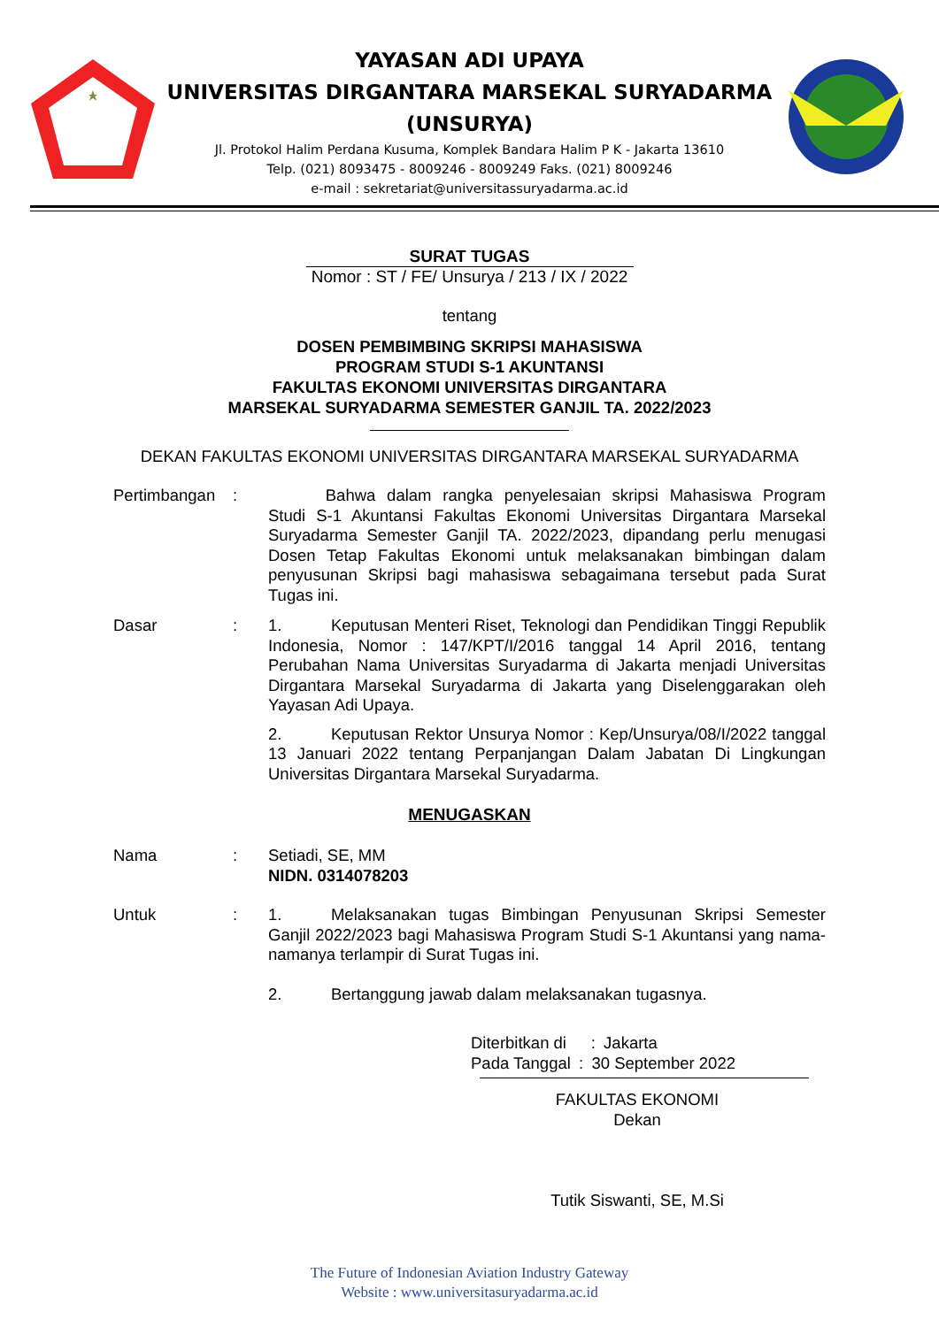YAYASAN ADI UPAYA
UNIVERSITAS DIRGANTARA MARSEKAL SURYADARMA
(UNSURYA)
Jl. Protokol Halim Perdana Kusuma, Komplek Bandara Halim P K - Jakarta 13610
Telp. (021) 8093475 - 8009246 - 8009249 Faks. (021) 8009246
e-mail : sekretariat@universitassuryadarma.ac.id
SURAT TUGAS
Nomor : ST / FE/ Unsurya / 213 / IX / 2022
tentang
DOSEN PEMBIMBING SKRIPSI MAHASISWA
PROGRAM STUDI S-1 AKUNTANSI
FAKULTAS EKONOMI UNIVERSITAS DIRGANTARA
MARSEKAL SURYADARMA SEMESTER GANJIL TA. 2022/2023
DEKAN FAKULTAS EKONOMI UNIVERSITAS DIRGANTARA MARSEKAL SURYADARMA
Pertimbangan :     Bahwa dalam rangka penyelesaian skripsi Mahasiswa Program Studi S-1 Akuntansi Fakultas Ekonomi Universitas Dirgantara Marsekal Suryadarma Semester Ganjil TA. 2022/2023, dipandang perlu menugasi Dosen Tetap Fakultas Ekonomi untuk melaksanakan bimbingan dalam penyusunan Skripsi bagi mahasiswa sebagaimana tersebut pada Surat Tugas ini.
Dasar : 1.   Keputusan Menteri Riset, Teknologi dan Pendidikan Tinggi Republik Indonesia, Nomor : 147/KPT/I/2016 tanggal 14 April 2016, tentang Perubahan Nama Universitas Suryadarma di Jakarta menjadi Universitas Dirgantara Marsekal Suryadarma di Jakarta yang Diselenggarakan oleh Yayasan Adi Upaya.
2.   Keputusan Rektor Unsurya Nomor : Kep/Unsurya/08/I/2022 tanggal 13 Januari 2022 tentang Perpanjangan Dalam Jabatan Di Lingkungan Universitas Dirgantara Marsekal Suryadarma.
MENUGASKAN
Nama : Setiadi, SE, MM
NIDN. 0314078203
Untuk : 1.   Melaksanakan tugas Bimbingan Penyusunan Skripsi Semester Ganjil 2022/2023 bagi Mahasiswa Program Studi S-1 Akuntansi yang nama-namanya terlampir di Surat Tugas ini.
2.   Bertanggung jawab dalam melaksanakan tugasnya.
Diterbitkan di  : Jakarta
Pada Tanggal : 30 September 2022
FAKULTAS EKONOMI
Dekan
Tutik Siswanti, SE, M.Si
The Future of Indonesian Aviation Industry Gateway
Website : www.universitasuryadarma.ac.id